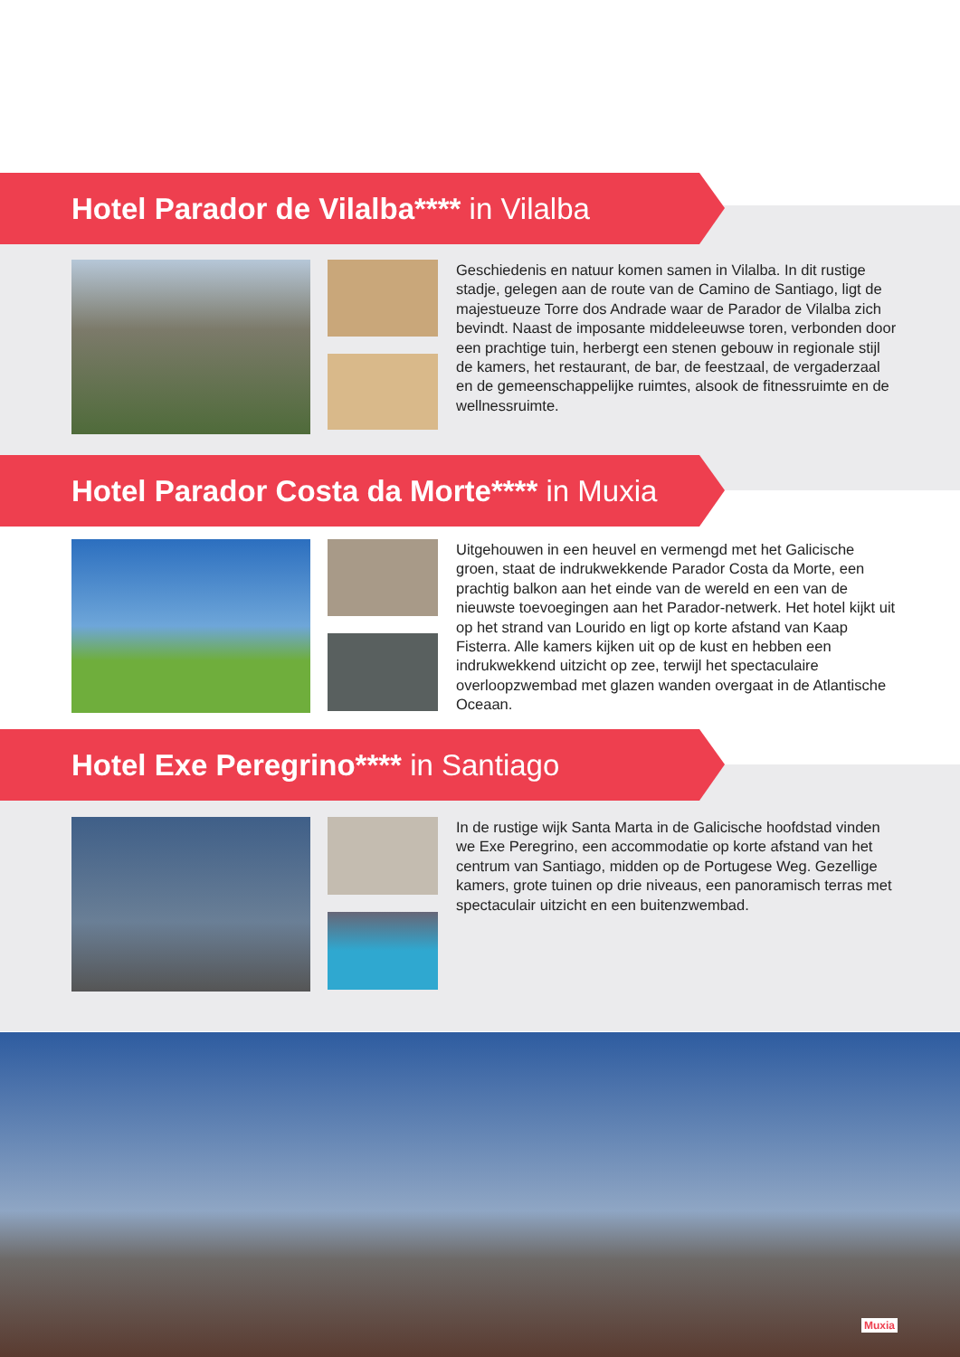Hotel Parador de Vilalba**** in Vilalba
Geschiedenis en natuur komen samen in Vilalba. In dit rustige stadje, gelegen aan de route van de Camino de Santiago, ligt de majestueuze Torre dos Andrade waar de Parador de Vilalba zich bevindt. Naast de imposante middeleeuwse toren, verbonden door een prachtige tuin, herbergt een stenen gebouw in regionale stijl de kamers, het restaurant, de bar, de feestzaal, de vergaderzaal en de gemeenschappelijke ruimtes, alsook de fitnessruimte en de wellnessruimte.
Hotel Parador Costa da Morte**** in Muxia
Uitgehouwen in een heuvel en vermengd met het Galicische groen, staat de indrukwekkende Parador Costa da Morte, een prachtig balkon aan het einde van de wereld en een van de nieuwste toevoegingen aan het Parador-netwerk. Het hotel kijkt uit op het strand van Lourido en ligt op korte afstand van Kaap Fisterra. Alle kamers kijken uit op de kust en hebben een indrukwekkend uitzicht op zee, terwijl het spectaculaire overloopzwembad met glazen wanden overgaat in de Atlantische Oceaan.
Hotel Exe Peregrino**** in Santiago
In de rustige wijk Santa Marta in de Galicische hoofdstad vinden we Exe Peregrino, een accommodatie op korte afstand van het centrum van Santiago, midden op de Portugese Weg. Gezellige kamers, grote tuinen op drie niveaus, een panoramisch terras met spectaculair uitzicht en een buitenzwembad.
Muxia